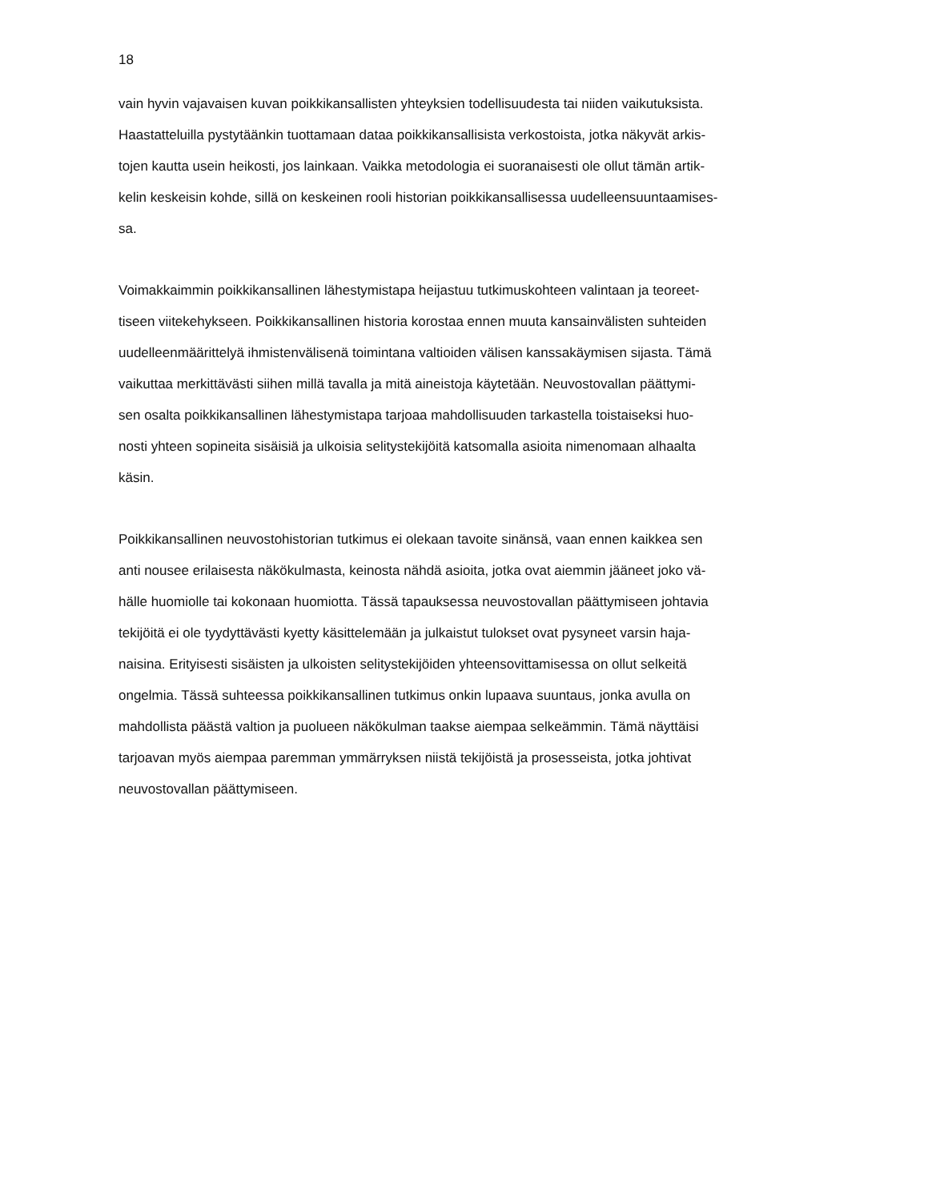18
vain hyvin vajavaisen kuvan poikkikansallisten yhteyksien todellisuudesta tai niiden vaikutuksista.
Haastatteluilla pystytäänkin tuottamaan dataa poikkikansallisista verkostoista, jotka näkyvät arkis-
tojen kautta usein heikosti, jos lainkaan. Vaikka metodologia ei suoranaisesti ole ollut tämän artik-
kelin keskeisin kohde, sillä on keskeinen rooli historian poikkikansallisessa uudelleensuuntaamises-
sa.
Voimakkaimmin poikkikansallinen lähestymistapa heijastuu tutkimuskohteen valintaan ja teoreet-
tiseen viitekehykseen. Poikkikansallinen historia korostaa ennen muuta kansainvälisten suhteiden
uudelleenmäärittelyä ihmistenvälisenä toimintana valtioiden välisen kanssakäymisen sijasta. Tämä
vaikuttaa merkittävästi siihen millä tavalla ja mitä aineistoja käytetään. Neuvostovallan päättymi-
sen osalta poikkikansallinen lähestymistapa tarjoaa mahdollisuuden tarkastella toistaiseksi huo-
nosti yhteen sopineita sisäisiä ja ulkoisia selitystekijöitä katsomalla asioita nimenomaan alhaalta
käsin.
Poikkikansallinen neuvostohistorian tutkimus ei olekaan tavoite sinänsä, vaan ennen kaikkea sen
anti nousee erilaisesta näkökulmasta, keinosta nähdä asioita, jotka ovat aiemmin jääneet joko vä-
hälle huomiolle tai kokonaan huomiotta. Tässä tapauksessa neuvostovallan päättymiseen johtavia
tekijöitä ei ole tyydyttävästi kyetty käsittelemään ja julkaistut tulokset ovat pysyneet varsin haja-
naisina. Erityisesti sisäisten ja ulkoisten selitystekijöiden yhteensovittamisessa on ollut selkeitä
ongelmia. Tässä suhteessa poikkikansallinen tutkimus onkin lupaava suuntaus, jonka avulla on
mahdollista päästä valtion ja puolueen näkökulman taakse aiempaa selkeämmin. Tämä näyttäisi
tarjoavan myös aiempaa paremman ymmärryksen niistä tekijöistä ja prosesseista, jotka johtivat
neuvostovallan päättymiseen.